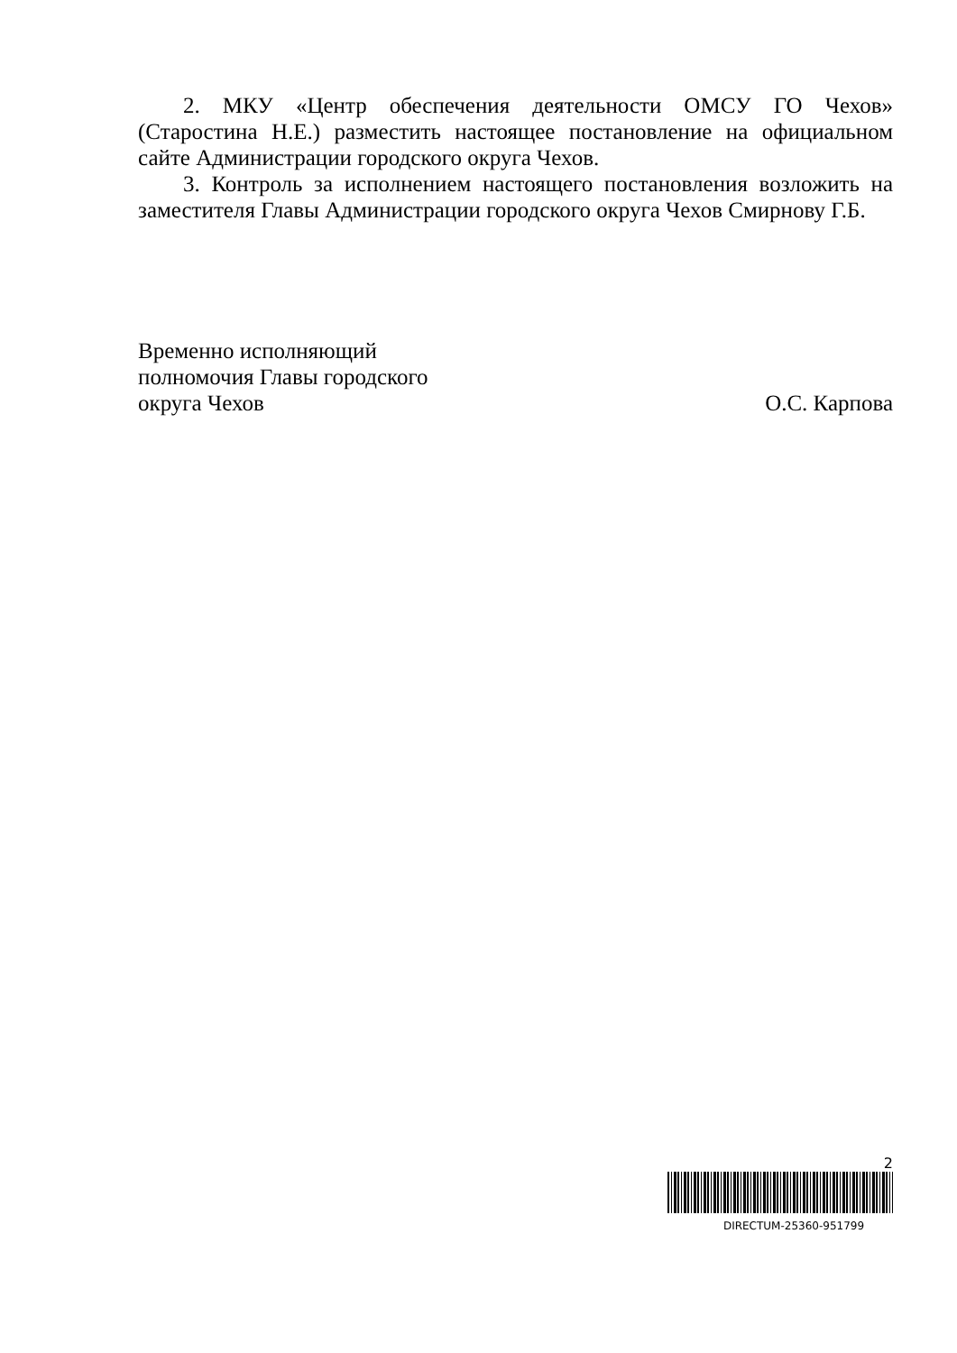2. МКУ «Центр обеспечения деятельности ОМСУ ГО Чехов» (Старостина Н.Е.) разместить настоящее постановление на официальном сайте Администрации городского округа Чехов.
3. Контроль за исполнением настоящего постановления возложить на заместителя Главы Администрации городского округа Чехов Смирнову Г.Б.
Временно исполняющий
полномочия Главы городского
округа Чехов
О.С. Карпова
2
DIRECTUM-25360-951799